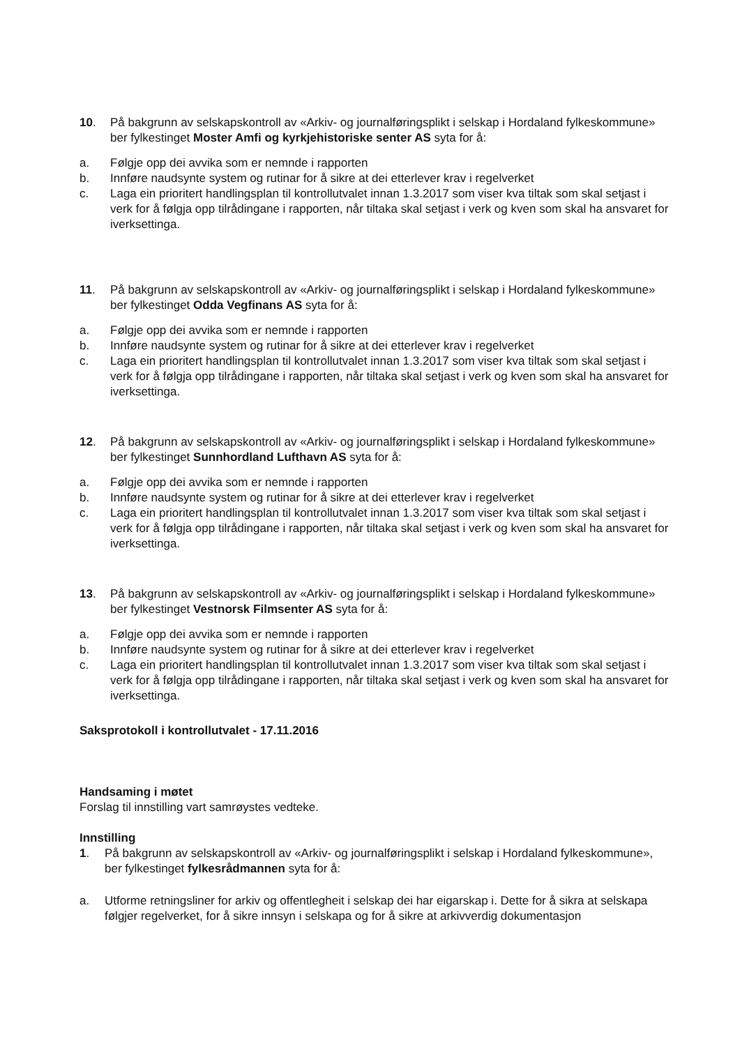10. På bakgrunn av selskapskontroll av «Arkiv- og journalføringsplikt i selskap i Hordaland fylkeskommune» ber fylkestinget Moster Amfi og kyrkjehistoriske senter AS syta for å:
a. Følgje opp dei avvika som er nemnde i rapporten
b. Innføre naudsynte system og rutinar for å sikre at dei etterlever krav i regelverket
c. Laga ein prioritert handlingsplan til kontrollutvalet innan 1.3.2017 som viser kva tiltak som skal setjast i verk for å følgja opp tilrådingane i rapporten, når tiltaka skal setjast i verk og kven som skal ha ansvaret for iverksettinga.
11. På bakgrunn av selskapskontroll av «Arkiv- og journalføringsplikt i selskap i Hordaland fylkeskommune» ber fylkestinget Odda Vegfinans AS syta for å:
a. Følgje opp dei avvika som er nemnde i rapporten
b. Innføre naudsynte system og rutinar for å sikre at dei etterlever krav i regelverket
c. Laga ein prioritert handlingsplan til kontrollutvalet innan 1.3.2017 som viser kva tiltak som skal setjast i verk for å følgja opp tilrådingane i rapporten, når tiltaka skal setjast i verk og kven som skal ha ansvaret for iverksettinga.
12. På bakgrunn av selskapskontroll av «Arkiv- og journalføringsplikt i selskap i Hordaland fylkeskommune» ber fylkestinget Sunnhordland Lufthavn AS syta for å:
a. Følgje opp dei avvika som er nemnde i rapporten
b. Innføre naudsynte system og rutinar for å sikre at dei etterlever krav i regelverket
c. Laga ein prioritert handlingsplan til kontrollutvalet innan 1.3.2017 som viser kva tiltak som skal setjast i verk for å følgja opp tilrådingane i rapporten, når tiltaka skal setjast i verk og kven som skal ha ansvaret for iverksettinga.
13. På bakgrunn av selskapskontroll av «Arkiv- og journalføringsplikt i selskap i Hordaland fylkeskommune» ber fylkestinget Vestnorsk Filmsenter AS syta for å:
a. Følgje opp dei avvika som er nemnde i rapporten
b. Innføre naudsynte system og rutinar for å sikre at dei etterlever krav i regelverket
c. Laga ein prioritert handlingsplan til kontrollutvalet innan 1.3.2017 som viser kva tiltak som skal setjast i verk for å følgja opp tilrådingane i rapporten, når tiltaka skal setjast i verk og kven som skal ha ansvaret for iverksettinga.
Saksprotokoll i kontrollutvalet - 17.11.2016
Handsaming i møtet
Forslag til innstilling vart samrøystes vedteke.
Innstilling
1. På bakgrunn av selskapskontroll av «Arkiv- og journalføringsplikt i selskap i Hordaland fylkeskommune», ber fylkestinget fylkesrådmannen syta for å:
a. Utforme retningsliner for arkiv og offentlegheit i selskap dei har eigarskap i. Dette for å sikra at selskapa følgjer regelverket, for å sikre innsyn i selskapa og for å sikre at arkivverdig dokumentasjon